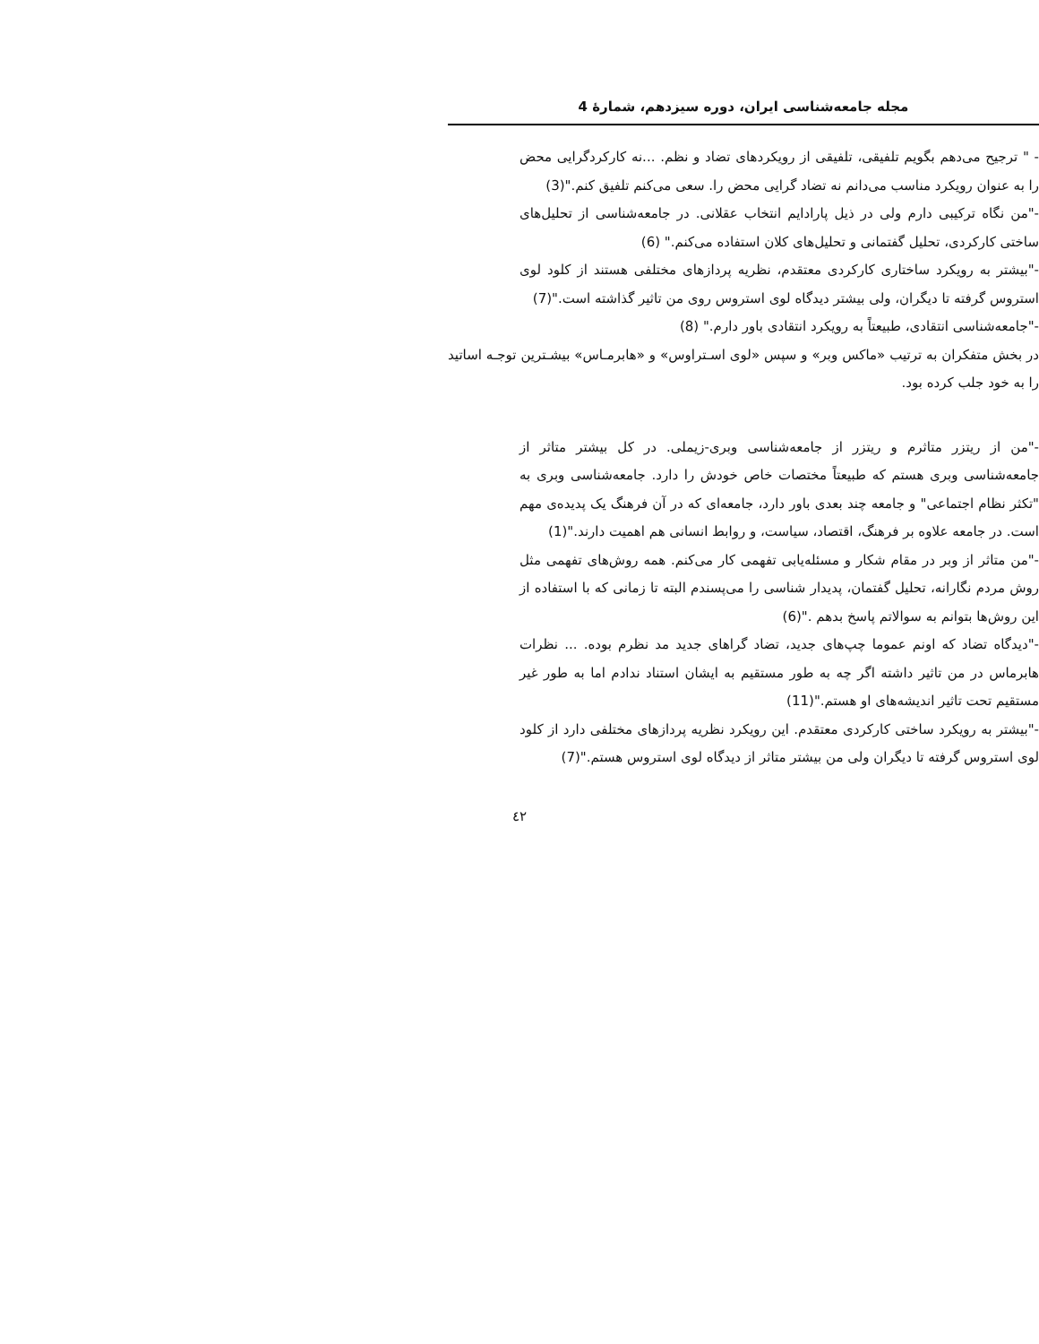مجله جامعه‌شناسی ایران، دوره سیزدهم، شمارهٔ 4
- " ترجیح می‌دهم بگویم تلفیقی، تلفیقی از رویکردهای تضاد و نظم. ...نه کارکردگرایی محض را به عنوان رویکرد مناسب می‌دانم نه تضاد گرایی محض را. سعی می‌کنم تلفیق کنم."(3)
-"من نگاه ترکیبی دارم ولی در ذیل پارادایم انتخاب عقلانی. در جامعه‌شناسی از تحلیل‌های ساختی کارکردی، تحلیل گفتمانی و تحلیل‌های کلان استفاده می‌کنم." (6)
-"بیشتر به رویکرد ساختاری کارکردی معتقدم، نظریه پردازهای مختلفی هستند از کلود لوی استروس گرفته تا دیگران، ولی بیشتر دیدگاه لوی استروس روی من تاثیر گذاشته است."(7)
-"جامعه‌شناسی انتقادی، طبیعتاً به رویکرد انتقادی باور دارم." (8)
در بخش متفکران به ترتیب «ماکس وبر» و سپس «لوی اسـتراوس» و «هابرمـاس» بیشـترین توجـه اساتید را به خود جلب کرده بود.
-"من از ریتزر متاثرم و ریتزر از جامعه‌شناسی وبری-زیملی. در کل بیشتر متاثر از جامعه‌شناسی وبری هستم که طبیعتاً مختصات خاص خودش را دارد. جامعه‌شناسی وبری به "تکثر نظام اجتماعی" و جامعه چند بعدی باور دارد، جامعه‌ای که در آن فرهنگ یک پدیده‌ی مهم است. در جامعه علاوه بر فرهنگ، اقتصاد، سیاست، و روابط انسانی هم اهمیت دارند."(1)
-"من متاثر از وبر در مقام شکار و مسئله‌یابی تفهمی کار می‌کنم. همه روش‌های تفهمی مثل روش مردم نگارانه، تحلیل گفتمان، پدیدار شناسی را می‌پسندم البته تا زمانی که با استفاده از این روش‌ها بتوانم به سوالاتم پاسخ بدهم ."(6)
-"دیدگاه تضاد که اونم عموما چپ‌های جدید، تضاد گراهای جدید مد نظرم بوده. ... نظرات هابرماس در من تاثیر داشته اگر چه به طور مستقیم به ایشان استناد ندادم اما به طور غیر مستقیم تحت تاثیر اندیشه‌های او هستم."(11)
-"بیشتر به رویکرد ساختی کارکردی معتقدم. این رویکرد نظریه پردازهای مختلفی دارد از کلود لوی استروس گرفته تا دیگران ولی من بیشتر متاثر از دیدگاه لوی استروس هستم."(7)
٤٢